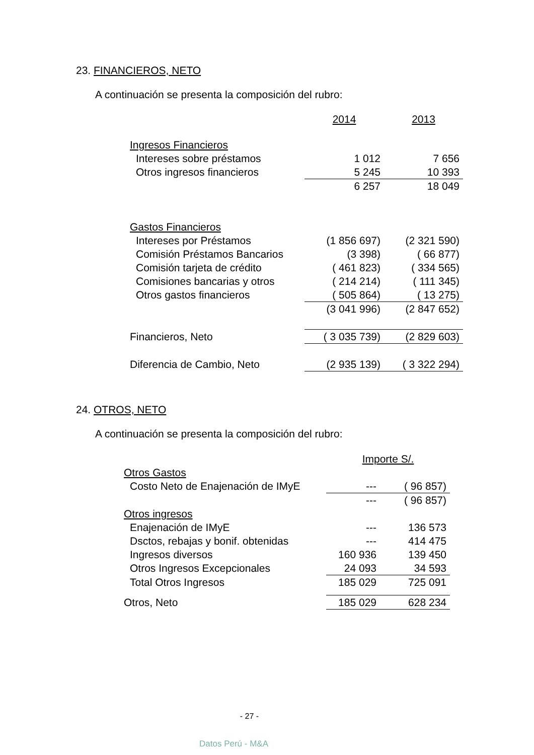23. FINANCIEROS, NETO
A continuación se presenta la composición del rubro:
| | 2014 | 2013 |
| Ingresos Financieros | | |
| Intereses sobre préstamos | 1 012 | 7 656 |
| Otros ingresos financieros | 5 245 | 10 393 |
| | 6 257 | 18 049 |
| Gastos Financieros | | |
| Intereses por Préstamos | (1 856 697) | (2 321 590) |
| Comisión Préstamos Bancarios | (3 398) | ( 66 877) |
| Comisión tarjeta de crédito | ( 461 823) | ( 334 565) |
| Comisiones bancarias y otros | ( 214 214) | ( 111 345) |
| Otros gastos financieros | ( 505 864) | ( 13 275) |
| | (3 041 996) | (2 847 652) |
| Financieros, Neto | ( 3 035 739) | (2 829 603) |
| Diferencia de Cambio, Neto | (2 935 139) | ( 3 322 294) |
24. OTROS, NETO
A continuación se presenta la composición del rubro:
| | Importe S/. | |
| Otros Gastos | | |
| Costo Neto de Enajenación de IMyE | --- | ( 96 857) |
| | --- | ( 96 857) |
| Otros ingresos | | |
| Enajenación de IMyE | --- | 136 573 |
| Dsctos, rebajas y bonif. obtenidas | --- | 414 475 |
| Ingresos diversos | 160 936 | 139 450 |
| Otros Ingresos Excepcionales | 24 093 | 34 593 |
| Total Otros Ingresos | 185 029 | 725 091 |
| Otros, Neto | 185 029 | 628 234 |
- 27 -
Datos Perú - M&A